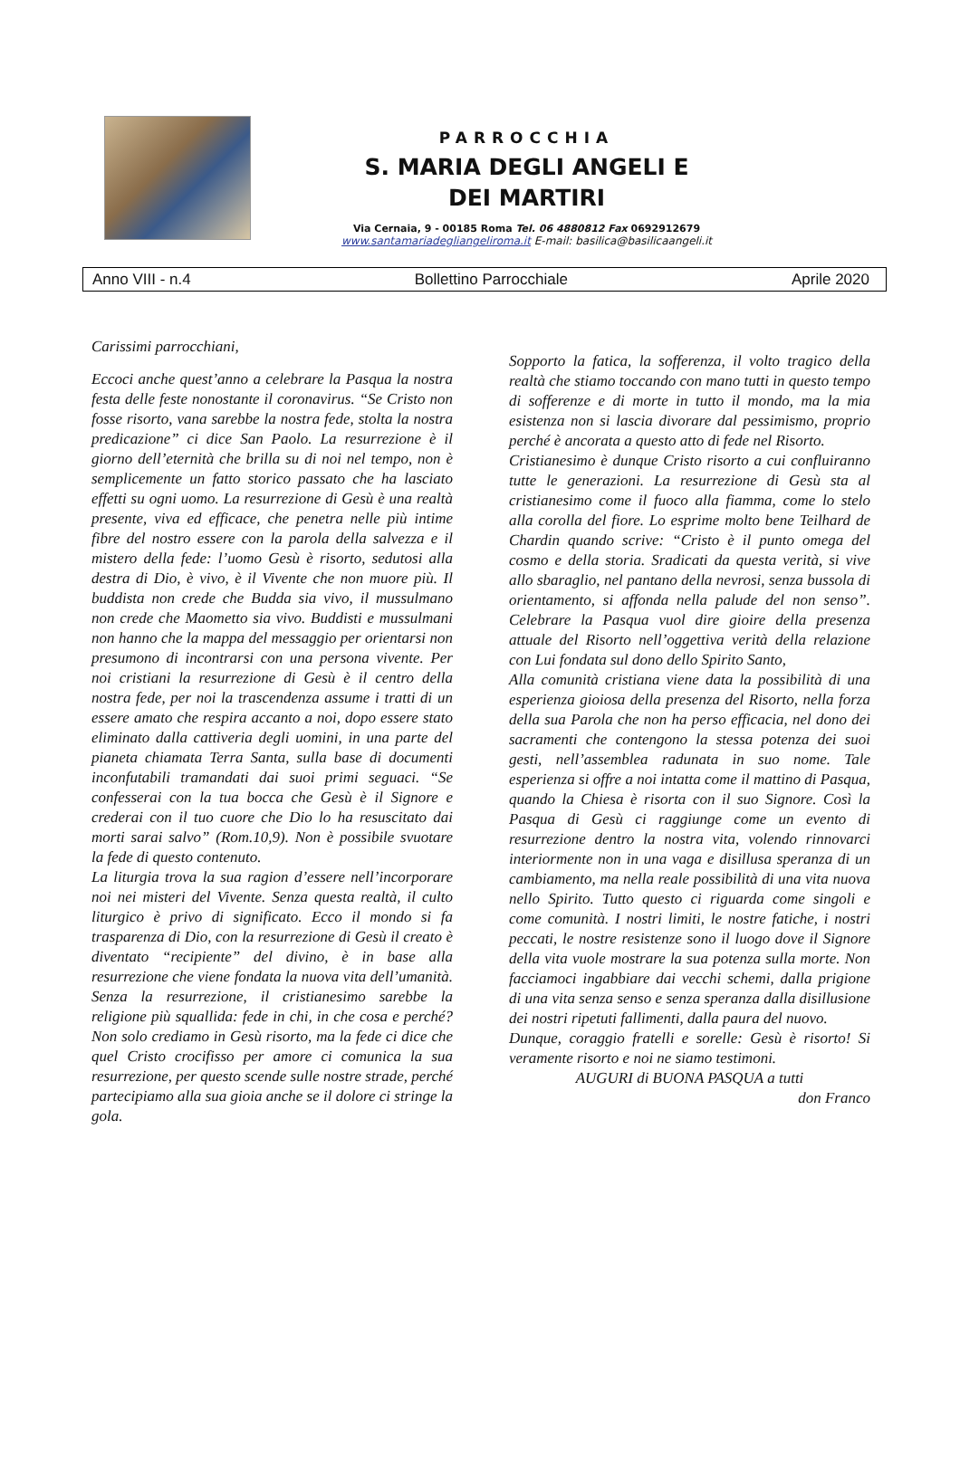PARROCCHIA
S. MARIA DEGLI ANGELI E
DEI MARTIRI
Via Cernaia, 9 - 00185 Roma Tel. 06 4880812 Fax 0692912679
www.santamariadegliangeliroma.it E-mail: basilica@basilicaangeli.it
Anno VIII - n.4 Bollettino Parrocchiale Aprile 2020
Carissimi parrocchiani,
Eccoci anche quest’anno a celebrare la Pasqua la nostra festa delle feste nonostante il coronavirus. “Se Cristo non fosse risorto, vana sarebbe la nostra fede, stolta la nostra predicazione” ci dice San Paolo. La resurrezione è il giorno dell’eternità che brilla su di noi nel tempo, non è semplicemente un fatto storico passato che ha lasciato effetti su ogni uomo. La resurrezione di Gesù è una realtà presente, viva ed efficace, che penetra nelle più intime fibre del nostro essere con la parola della salvezza e il mistero della fede: l’uomo Gesù è risorto, sedutosi alla destra di Dio, è vivo, è il Vivente che non muore più. Il buddista non crede che Budda sia vivo, il mussulmano non crede che Maometto sia vivo. Buddisti e mussulmani non hanno che la mappa del messaggio per orientarsi non presumono di incontrarsi con una persona vivente. Per noi cristiani la resurrezione di Gesù è il centro della nostra fede, per noi la trascendenza assume i tratti di un essere amato che respira accanto a noi, dopo essere stato eliminato dalla cattiveria degli uomini, in una parte del pianeta chiamata Terra Santa, sulla base di documenti inconfutabili tramandati dai suoi primi seguaci. “Se confesserai con la tua bocca che Gesù è il Signore e crederai con il tuo cuore che Dio lo ha resuscitato dai morti sarai salvo” (Rom.10,9). Non è possibile svuotare la fede di questo contenuto.
La liturgia trova la sua ragion d’essere nell’incorporare noi nei misteri del Vivente. Senza questa realtà, il culto liturgico è privo di significato. Ecco il mondo si fa trasparenza di Dio, con la resurrezione di Gesù il creato è diventato “recipiente” del divino, è in base alla resurrezione che viene fondata la nuova vita dell’umanità. Senza la resurrezione, il cristianesimo sarebbe la religione più squallida: fede in chi, in che cosa e perché? Non solo crediamo in Gesù risorto, ma la fede ci dice che quel Cristo crocifisso per amore ci comunica la sua resurrezione, per questo scende sulle nostre strade, perché partecipiamo alla sua gioia anche se il dolore ci stringe la gola.
Sopporto la fatica, la sofferenza, il volto tragico della realtà che stiamo toccando con mano tutti in questo tempo di sofferenze e di morte in tutto il mondo, ma la mia esistenza non si lascia divorare dal pessimismo, proprio perché è ancorata a questo atto di fede nel Risorto.
Cristianesimo è dunque Cristo risorto a cui confluiranno tutte le generazioni. La resurrezione di Gesù sta al cristianesimo come il fuoco alla fiamma, come lo stelo alla corolla del fiore. Lo esprime molto bene Teilhard de Chardin quando scrive: “Cristo è il punto omega del cosmo e della storia. Sradicati da questa verità, si vive allo sbaraglio, nel pantano della nevrosi, senza bussola di orientamento, si affonda nella palude del non senso”. Celebrare la Pasqua vuol dire gioire della presenza attuale del Risorto nell’oggettiva verità della relazione con Lui fondata sul dono dello Spirito Santo,
Alla comunità cristiana viene data la possibilità di una esperienza gioiosa della presenza del Risorto, nella forza della sua Parola che non ha perso efficacia, nel dono dei sacramenti che contengono la stessa potenza dei suoi gesti, nell’assemblea radunata in suo nome. Tale esperienza si offre a noi intatta come il mattino di Pasqua, quando la Chiesa è risorta con il suo Signore. Così la Pasqua di Gesù ci raggiunge come un evento di resurrezione dentro la nostra vita, volendo rinnovarci interiormente non in una vaga e disillusa speranza di un cambiamento, ma nella reale possibilità di una vita nuova nello Spirito. Tutto questo ci riguarda come singoli e come comunità. I nostri limiti, le nostre fatiche, i nostri peccati, le nostre resistenze sono il luogo dove il Signore della vita vuole mostrare la sua potenza sulla morte. Non facciamoci ingabbiare dai vecchi schemi, dalla prigione di una vita senza senso e senza speranza dalla disillusione dei nostri ripetuti fallimenti, dalla paura del nuovo.
Dunque, coraggio fratelli e sorelle: Gesù è risorto! Si veramente risorto e noi ne siamo testimoni.
AUGURI di BUONA PASQUA a tutti
don Franco